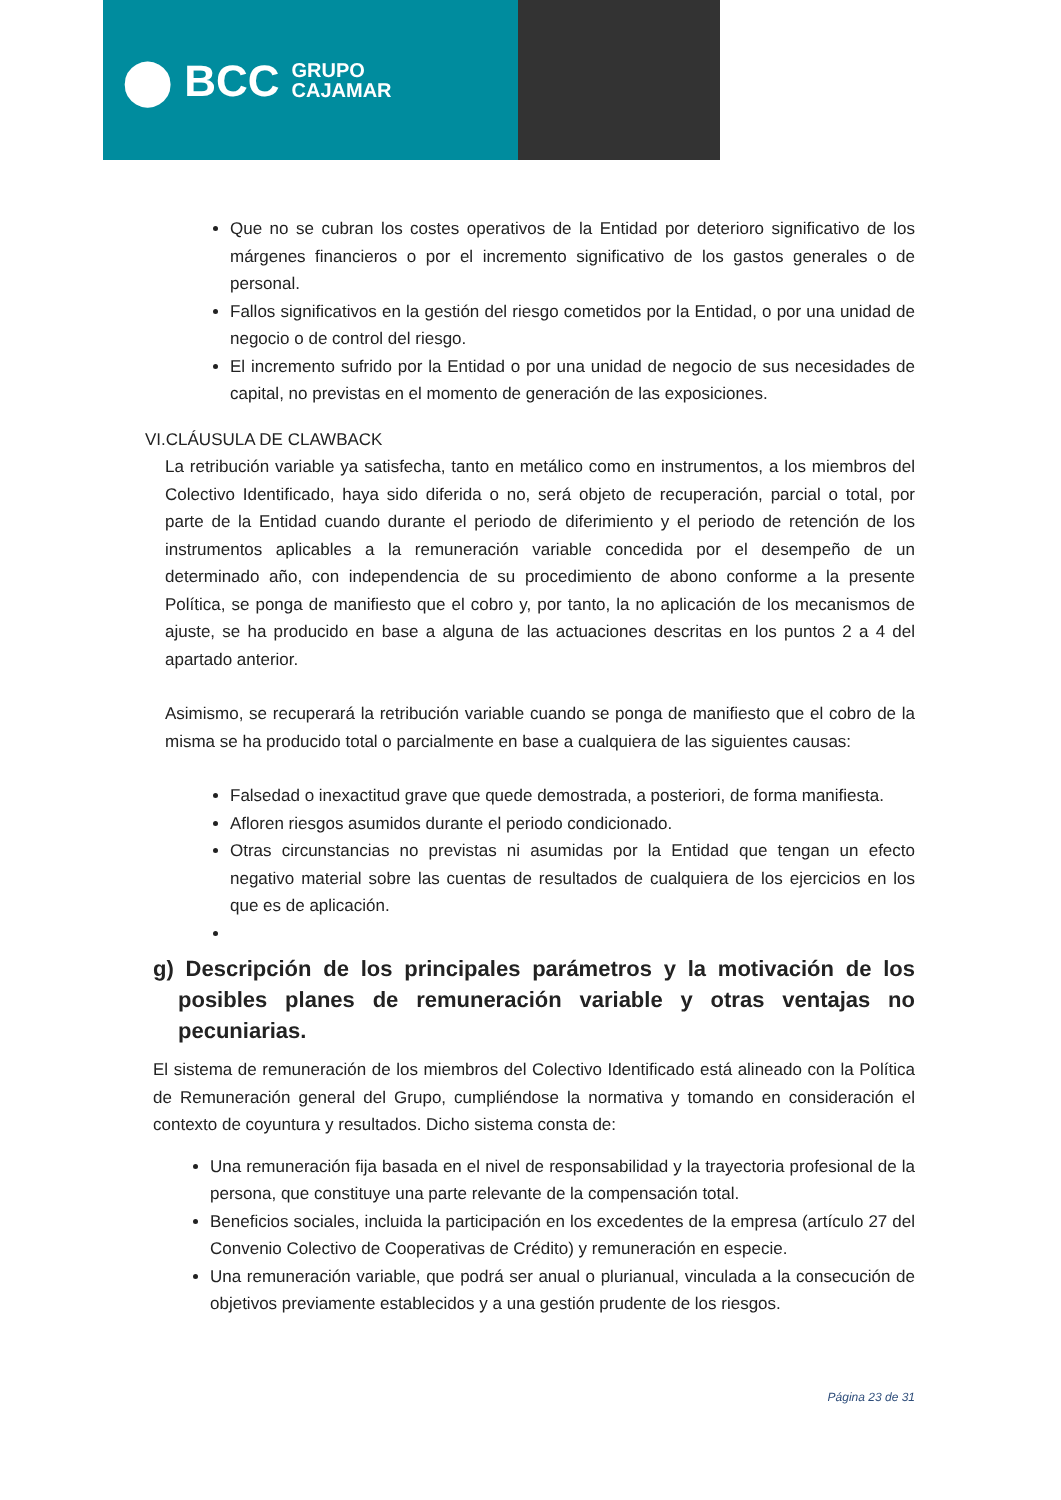⬤ BCC GRUPO
CAJAMAR
Que no se cubran los costes operativos de la Entidad por deterioro significativo de los márgenes financieros o por el incremento significativo de los gastos generales o de personal.
Fallos significativos en la gestión del riesgo cometidos por la Entidad, o por una unidad de negocio o de control del riesgo.
El incremento sufrido por la Entidad o por una unidad de negocio de sus necesidades de capital, no previstas en el momento de generación de las exposiciones.
VI.CLÁUSULA DE CLAWBACK
La retribución variable ya satisfecha, tanto en metálico como en instrumentos, a los miembros del Colectivo Identificado, haya sido diferida o no, será objeto de recuperación, parcial o total, por parte de la Entidad cuando durante el periodo de diferimiento y el periodo de retención de los instrumentos aplicables a la remuneración variable concedida por el desempeño de un determinado año, con independencia de su procedimiento de abono conforme a la presente Política, se ponga de manifiesto que el cobro y, por tanto, la no aplicación de los mecanismos de ajuste, se ha producido en base a alguna de las actuaciones descritas en los puntos 2 a 4 del apartado anterior.
Asimismo, se recuperará la retribución variable cuando se ponga de manifiesto que el cobro de la misma se ha producido total o parcialmente en base a cualquiera de las siguientes causas:
Falsedad o inexactitud grave que quede demostrada, a posteriori, de forma manifiesta.
Afloren riesgos asumidos durante el periodo condicionado.
Otras circunstancias no previstas ni asumidas por la Entidad que tengan un efecto negativo material sobre las cuentas de resultados de cualquiera de los ejercicios en los que es de aplicación.
g) Descripción de los principales parámetros y la motivación de los posibles planes de remuneración variable y otras ventajas no pecuniarias.
El sistema de remuneración de los miembros del Colectivo Identificado está alineado con la Política de Remuneración general del Grupo, cumpliéndose la normativa y tomando en consideración el contexto de coyuntura y resultados. Dicho sistema consta de:
Una remuneración fija basada en el nivel de responsabilidad y la trayectoria profesional de la persona, que constituye una parte relevante de la compensación total.
Beneficios sociales, incluida la participación en los excedentes de la empresa (artículo 27 del Convenio Colectivo de Cooperativas de Crédito) y remuneración en especie.
Una remuneración variable, que podrá ser anual o plurianual, vinculada a la consecución de objetivos previamente establecidos y a una gestión prudente de los riesgos.
Página 23 de 31